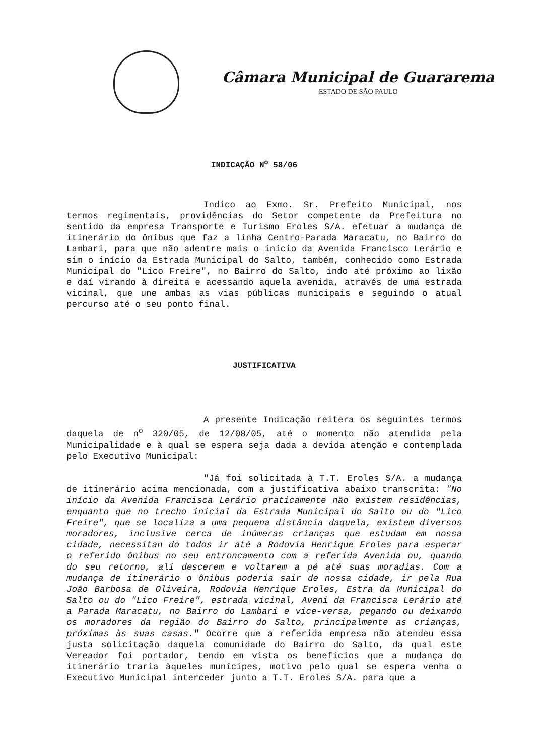Câmara Municipal de Guararema
ESTADO DE SÃO PAULO
INDICAÇÃO N<sup>o</sup> 58/06
Indico ao Exmo. Sr. Prefeito Municipal, nos termos regimentais, providências do Setor competente da Prefeitura no sentido da empresa Transporte e Turismo Eroles S/A. efetuar a mudança de itinerário do ônibus que faz a linha Centro-Parada Maracatu, no Bairro do Lambari, para que não adentre mais o início da Avenida Francisco Lerário e sim o início da Estrada Municipal do Salto, também, conhecido como Estrada Municipal do "Lico Freire", no Bairro do Salto, indo até próximo ao lixão e daí virando à direita e acessando aquela avenida, através de uma estrada vicinal, que une ambas as vias públicas municipais e seguindo o atual percurso até o seu ponto final.
JUSTIFICATIVA
A presente Indicação reitera os seguintes termos daquela de n<sup>o</sup> 320/05, de 12/08/05, até o momento não atendida pela Municipalidade e à qual se espera seja dada a devida atenção e contemplada pelo Executivo Municipal:
"Já foi solicitada à T.T. Eroles S/A. a mudança de itinerário acima mencionada, com a justificativa abaixo transcrita: "No início da Avenida Francisca Lerário praticamente não existem residências, enquanto que no trecho inicial da Estrada Municipal do Salto ou do "Lico Freire", que se localiza a uma pequena distância daquela, existem diversos moradores, inclusive cerca de inúmeras crianças que estudam em nossa cidade, necessitan do todos ir até a Rodovia Henrique Eroles para esperar o referido ônibus no seu entroncamento com a referida Avenida ou, quando do seu retorno, ali descerem e voltarem a pé até suas moradias. Com a mudança de itinerário o ônibus poderia sair de nossa cidade, ir pela Rua João Barbosa de Oliveira, Rodovia Henrique Eroles, Estra da Municipal do Salto ou do "Lico Freire", estrada vicinal, Aveni da Francisca Lerário até a Parada Maracatu, no Bairro do Lambari e vice-versa, pegando ou deixando os moradores da região do Bairro do Salto, principalmente as crianças, próximas às suas casas." Ocorre que a referida empresa não atendeu essa justa solicitação daquela comunidade do Bairro do Salto, da qual este Vereador foi portador, tendo em vista os benefícios que a mudança do itinerário traria àqueles munícipes, motivo pelo qual se espera venha o Executivo Municipal interceder junto a T.T. Eroles S/A. para que a